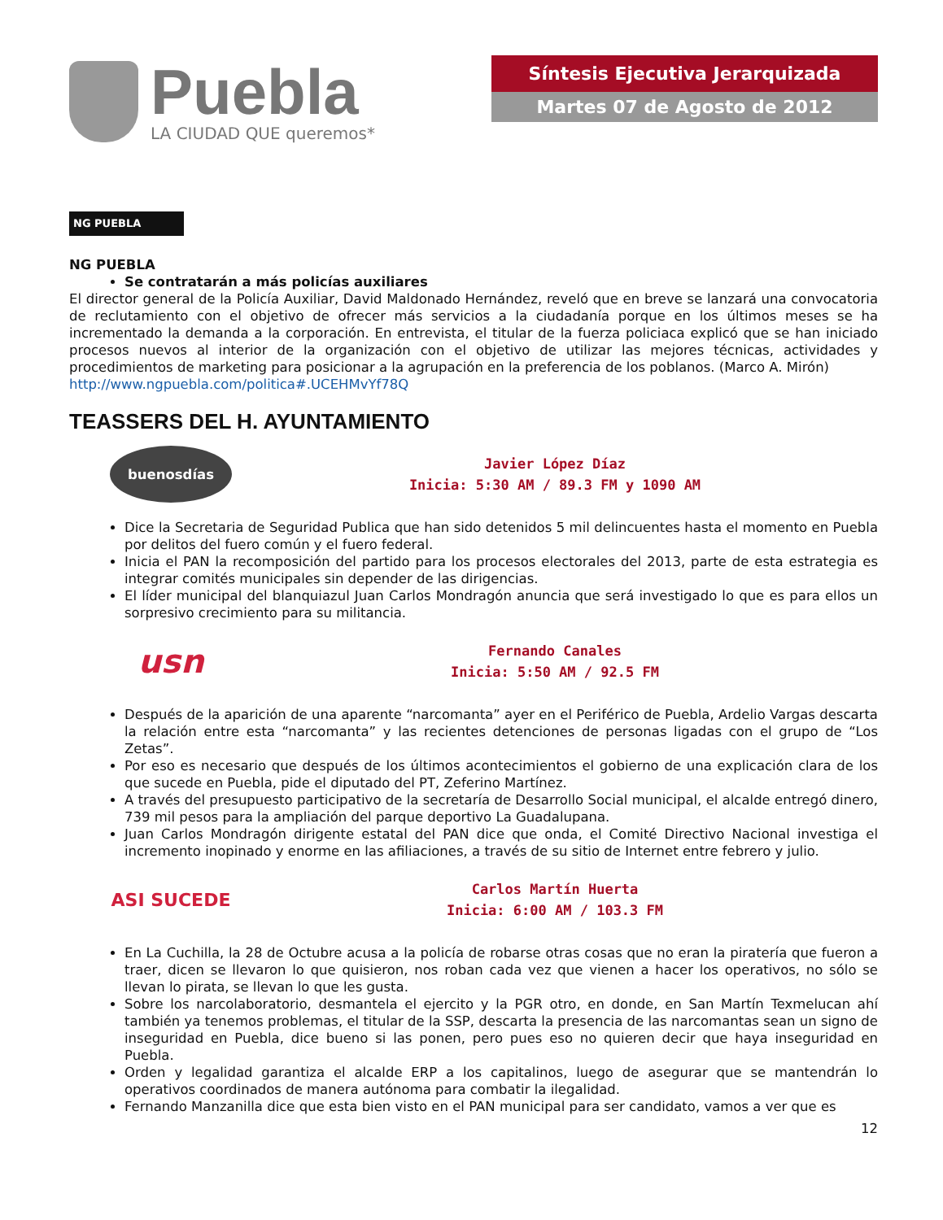Puebla
LA CIUDAD QUE queremos*
Síntesis Ejecutiva Jerarquizada
Martes 07 de Agosto de 2012
NG PUEBLA
NG PUEBLA
Se contratarán a más policías auxiliares
El director general de la Policía Auxiliar, David Maldonado Hernández, reveló que en breve se lanzará una convocatoria de reclutamiento con el objetivo de ofrecer más servicios a la ciudadanía porque en los últimos meses se ha incrementado la demanda a la corporación. En entrevista, el titular de la fuerza policiaca explicó que se han iniciado procesos nuevos al interior de la organización con el objetivo de utilizar las mejores técnicas, actividades y procedimientos de marketing para posicionar a la agrupación en la preferencia de los poblanos. (Marco A. Mirón)
http://www.ngpuebla.com/politica#.UCEHMvYf78Q
TEASSERS DEL H. AYUNTAMIENTO
buenosdías
Javier López Díaz
Inicia: 5:30 AM / 89.3 FM y 1090 AM
Dice la Secretaria de Seguridad Publica que han sido detenidos 5 mil delincuentes hasta el momento en Puebla por delitos del fuero común y el fuero federal.
Inicia el PAN la recomposición del partido para los procesos electorales del 2013, parte de esta estrategia es integrar comités municipales sin depender de las dirigencias.
El líder municipal del blanquiazul Juan Carlos Mondragón anuncia que será investigado lo que es para ellos un sorpresivo crecimiento para su militancia.
usn
Fernando Canales
Inicia: 5:50 AM / 92.5 FM
Después de la aparición de una aparente “narcomanta” ayer en el Periférico de Puebla, Ardelio Vargas descarta la relación entre esta “narcomanta” y las recientes detenciones de personas ligadas con el grupo de “Los Zetas”.
Por eso es necesario que después de los últimos acontecimientos el gobierno de una explicación clara de los que sucede en Puebla, pide el diputado del PT, Zeferino Martínez.
A través del presupuesto participativo de la secretaría de Desarrollo Social municipal, el alcalde entregó dinero, 739 mil pesos para la ampliación del parque deportivo La Guadalupana.
Juan Carlos Mondragón dirigente estatal del PAN dice que onda, el Comité Directivo Nacional investiga el incremento inopinado y enorme en las afiliaciones, a través de su sitio de Internet entre febrero y julio.
ASI SUCEDE
Carlos Martín Huerta
Inicia: 6:00 AM / 103.3 FM
En La Cuchilla, la 28 de Octubre acusa a la policía de robarse otras cosas que no eran la piratería que fueron a traer, dicen se llevaron lo que quisieron, nos roban cada vez que vienen a hacer los operativos, no sólo se llevan lo pirata, se llevan lo que les gusta.
Sobre los narcolaboratorio, desmantela el ejercito y la PGR otro, en donde, en San Martín Texmelucan ahí también ya tenemos problemas, el titular de la SSP, descarta la presencia de las narcomantas sean un signo de inseguridad en Puebla, dice bueno si las ponen, pero pues eso no quieren decir que haya inseguridad en Puebla.
Orden y legalidad garantiza el alcalde ERP a los capitalinos, luego de asegurar que se mantendrán lo operativos coordinados de manera autónoma para combatir la ilegalidad.
Fernando Manzanilla dice que esta bien visto en el PAN municipal para ser candidato, vamos a ver que es
12